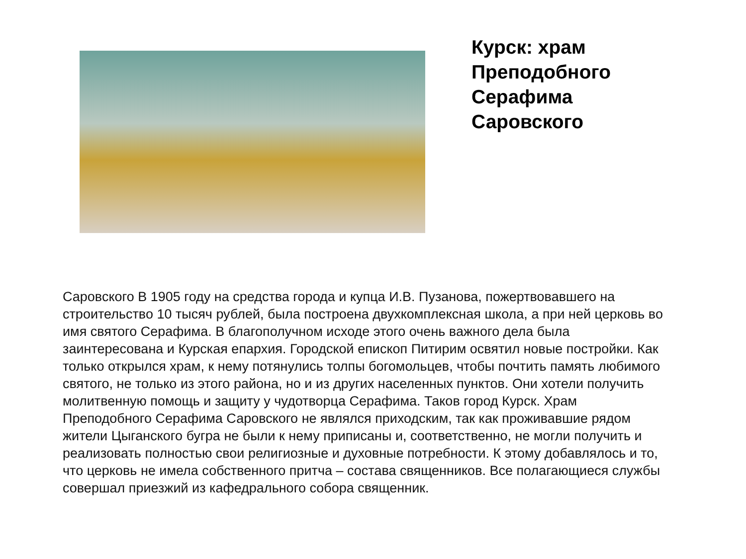Курск: храм Преподобного Серафима Саровского
Саровского В 1905 году на средства города и купца И.В. Пузанова, пожертвовавшего на строительство 10 тысяч рублей, была построена двухкомплексная школа, а при ней церковь во имя святого Серафима. В благополучном исходе этого очень важного дела была заинтересована и Курская епархия. Городской епископ Питирим освятил новые постройки. Как только открылся храм, к нему потянулись толпы богомольцев, чтобы почтить память любимого святого, не только из этого района, но и из других населенных пунктов. Они хотели получить молитвенную помощь и защиту у чудотворца Серафима. Таков город Курск. Храм Преподобного Серафима Саровского не являлся приходским, так как проживавшие рядом жители Цыганского бугра не были к нему приписаны и, соответственно, не могли получить и реализовать полностью свои религиозные и духовные потребности. К этому добавлялось и то, что церковь не имела собственного притча – состава священников. Все полагающиеся службы совершал приезжий из кафедрального собора священник.